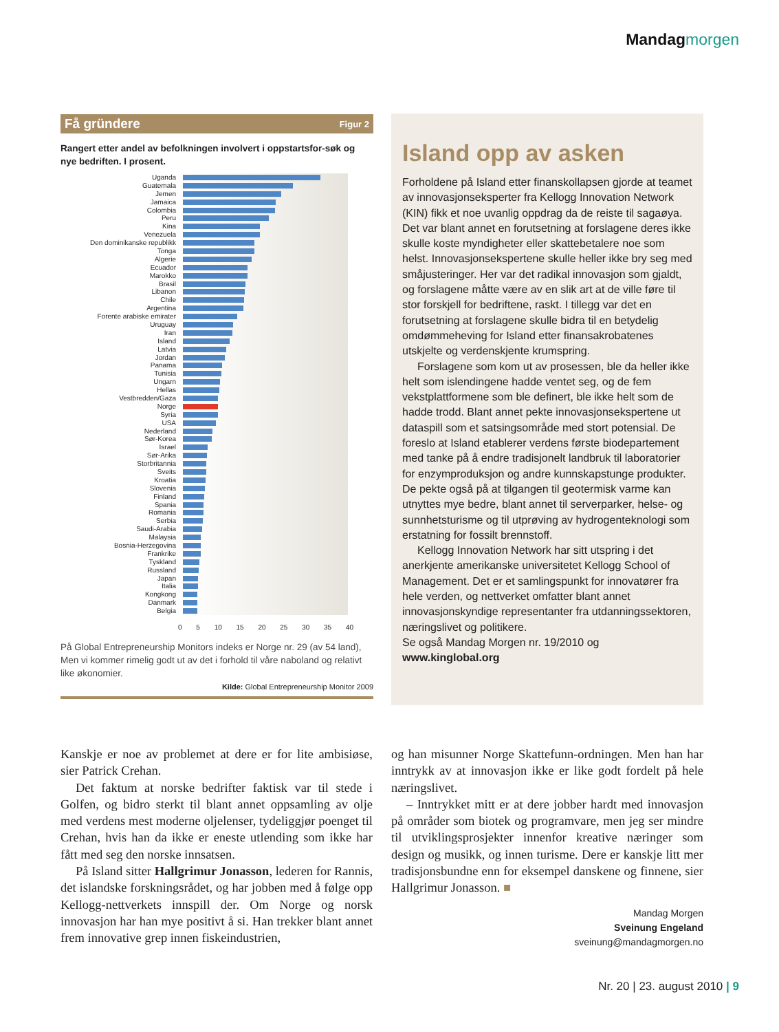Mandag morgen
Få gründere Figur 2
Rangert etter andel av befolkningen involvert i oppstartsfor-søk og nye bedriften. I prosent.
Uganda
Guatemala
Jemen
Jamaica
Colombia
Peru
Kina
Venezuela
Den dominikanske republikk
Tonga
Algerie
Ecuador
Marokko
Brasil
Libanon
Chile
Argentina
Forente arabiske emirater
Uruguay
Iran
Island
Latvia
Jordan
Panama
Tunisia
Ungarn
Hellas
Vestbredden/Gaza
Norge
Syria
USA
Nederland
Sør-Korea
Israel
Sør-Arika
Storbritannia
Sveits
Kroatia
Slovenia
Finland
Spania
Romania
Serbia
Saudi-Arabia
Malaysia
Bosnia-Herzegovina
Frankrike
Tyskland
Russland
Japan
Italia
Kongkong
Danmark
Belgia
0 5 10 15 20 25 30 35 40
På Global Entrepreneurship Monitors indeks er Norge nr. 29 (av 54 land), Men vi kommer rimelig godt ut av det i forhold til våre naboland og relativt like økonomier.
Kilde: Global Entrepreneurship Monitor 2009
Island opp av asken
Forholdene på Island etter finanskollapsen gjorde at teamet av innovasjonseksperter fra Kellogg Innovation Network (KIN) fikk et noe uvanlig oppdrag da de reiste til sagaøya. Det var blant annet en forutsetning at forslagene deres ikke skulle koste myndigheter eller skattebetalere noe som helst. Innovasjonsekspertene skulle heller ikke bry seg med småjusteringer. Her var det radikal innovasjon som gjaldt, og forslagene måtte være av en slik art at de ville føre til stor forskjell for bedriftene, raskt. I tillegg var det en forutsetning at forslagene skulle bidra til en betydelig omdømmeheving for Island etter finansakrobatenes utskjelte og verdenskjente krumspring.
Forslagene som kom ut av prosessen, ble da heller ikke helt som islendingene hadde ventet seg, og de fem vekstplattformene som ble definert, ble ikke helt som de hadde trodd. Blant annet pekte innovasjonsekspertene ut dataspill som et satsingsområde med stort potensial. De foreslo at Island etablerer verdens første biodepartement med tanke på å endre tradisjonelt landbruk til laboratorier for enzymproduksjon og andre kunnskapstunge produkter. De pekte også på at tilgangen til geotermisk varme kan utnyttes mye bedre, blant annet til serverparker, helse- og sunnhetsturisme og til utprøving av hydrogenteknologi som erstatning for fossilt brennstoff.
Kellogg Innovation Network har sitt utspring i det anerkjente amerikanske universitetet Kellogg School of Management. Det er et samlingspunkt for innovatører fra hele verden, og nettverket omfatter blant annet innovasjonskyndige representanter fra utdanningssektoren, næringslivet og politikere.
Se også Mandag Morgen nr. 19/2010 og
www.kinglobal.org
Kanskje er noe av problemet at dere er for lite ambisiøse, sier Patrick Crehan.
Det faktum at norske bedrifter faktisk var til stede i Golfen, og bidro sterkt til blant annet oppsamling av olje med verdens mest moderne oljelenser, tydeliggjør poenget til Crehan, hvis han da ikke er eneste utlending som ikke har fått med seg den norske innsatsen.
På Island sitter Hallgrimur Jonasson, lederen for Rannis, det islandske forskningsrådet, og har jobben med å følge opp Kellogg-nettverkets innspill der. Om Norge og norsk innovasjon har han mye positivt å si. Han trekker blant annet frem innovative grep innen fiskeindustrien,
og han misunner Norge Skattefunn-ordningen. Men han har inntrykk av at innovasjon ikke er like godt fordelt på hele næringslivet.
– Inntrykket mitt er at dere jobber hardt med innovasjon på områder som biotek og programvare, men jeg ser mindre til utviklingsprosjekter innenfor kreative næringer som design og musikk, og innen turisme. Dere er kanskje litt mer tradisjonsbundne enn for eksempel danskene og finnene, sier Hallgrimur Jonasson. ■
Mandag Morgen
Sveinung Engeland
sveinung@mandagmorgen.no
Nr. 20 | 23. august 2010 | 9